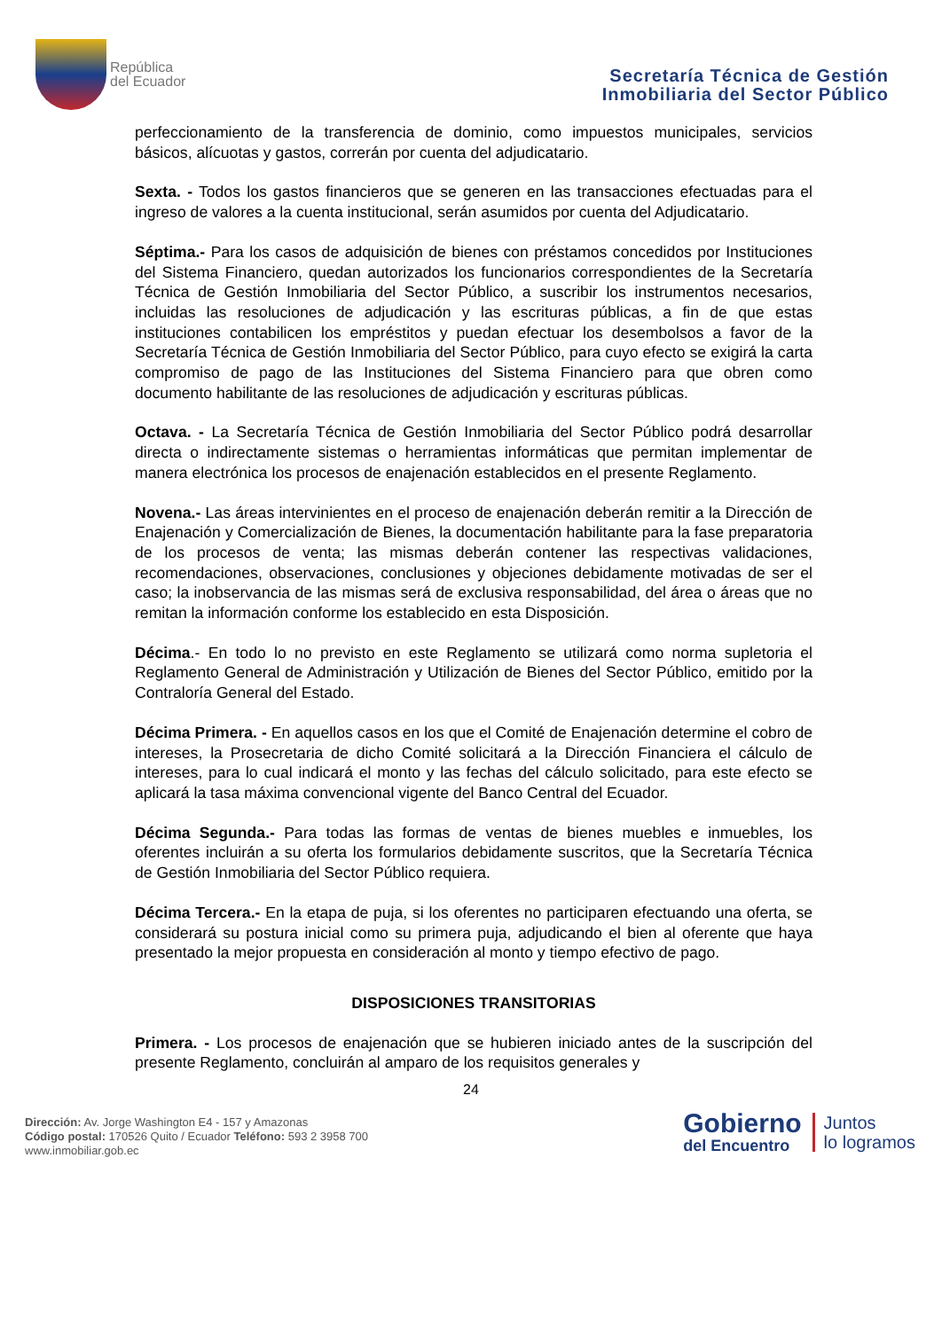República
del Ecuador
Secretaría Técnica de Gestión
Inmobiliaria del Sector Público
perfeccionamiento de la transferencia de dominio, como impuestos municipales, servicios básicos, alícuotas y gastos, correrán por cuenta del adjudicatario.
Sexta. - Todos los gastos financieros que se generen en las transacciones efectuadas para el ingreso de valores a la cuenta institucional, serán asumidos por cuenta del Adjudicatario.
Séptima.- Para los casos de adquisición de bienes con préstamos concedidos por Instituciones del Sistema Financiero, quedan autorizados los funcionarios correspondientes de la Secretaría Técnica de Gestión Inmobiliaria del Sector Público, a suscribir los instrumentos necesarios, incluidas las resoluciones de adjudicación y las escrituras públicas, a fin de que estas instituciones contabilicen los empréstitos y puedan efectuar los desembolsos a favor de la Secretaría Técnica de Gestión Inmobiliaria del Sector Público, para cuyo efecto se exigirá la carta compromiso de pago de las Instituciones del Sistema Financiero para que obren como documento habilitante de las resoluciones de adjudicación y escrituras públicas.
Octava. - La Secretaría Técnica de Gestión Inmobiliaria del Sector Público podrá desarrollar directa o indirectamente sistemas o herramientas informáticas que permitan implementar de manera electrónica los procesos de enajenación establecidos en el presente Reglamento.
Novena.- Las áreas intervinientes en el proceso de enajenación deberán remitir a la Dirección de Enajenación y Comercialización de Bienes, la documentación habilitante para la fase preparatoria de los procesos de venta; las mismas deberán contener las respectivas validaciones, recomendaciones, observaciones, conclusiones y objeciones debidamente motivadas de ser el caso; la inobservancia de las mismas será de exclusiva responsabilidad, del área o áreas que no remitan la información conforme los establecido en esta Disposición.
Décima.- En todo lo no previsto en este Reglamento se utilizará como norma supletoria el Reglamento General de Administración y Utilización de Bienes del Sector Público, emitido por la Contraloría General del Estado.
Décima Primera. - En aquellos casos en los que el Comité de Enajenación determine el cobro de intereses, la Prosecretaria de dicho Comité solicitará a la Dirección Financiera el cálculo de intereses, para lo cual indicará el monto y las fechas del cálculo solicitado, para este efecto se aplicará la tasa máxima convencional vigente del Banco Central del Ecuador.
Décima Segunda.- Para todas las formas de ventas de bienes muebles e inmuebles, los oferentes incluirán a su oferta los formularios debidamente suscritos, que la Secretaría Técnica de Gestión Inmobiliaria del Sector Público requiera.
Décima Tercera.- En la etapa de puja, si los oferentes no participaren efectuando una oferta, se considerará su postura inicial como su primera puja, adjudicando el bien al oferente que haya presentado la mejor propuesta en consideración al monto y tiempo efectivo de pago.
DISPOSICIONES TRANSITORIAS
Primera. - Los procesos de enajenación que se hubieren iniciado antes de la suscripción del presente Reglamento, concluirán al amparo de los requisitos generales y
24
Dirección: Av. Jorge Washington E4 - 157 y Amazonas
Código postal: 170526 Quito / Ecuador Teléfono: 593 2 3958 700
www.inmobiliar.gob.ec
Gobierno
del Encuentro
Juntos
lo logramos